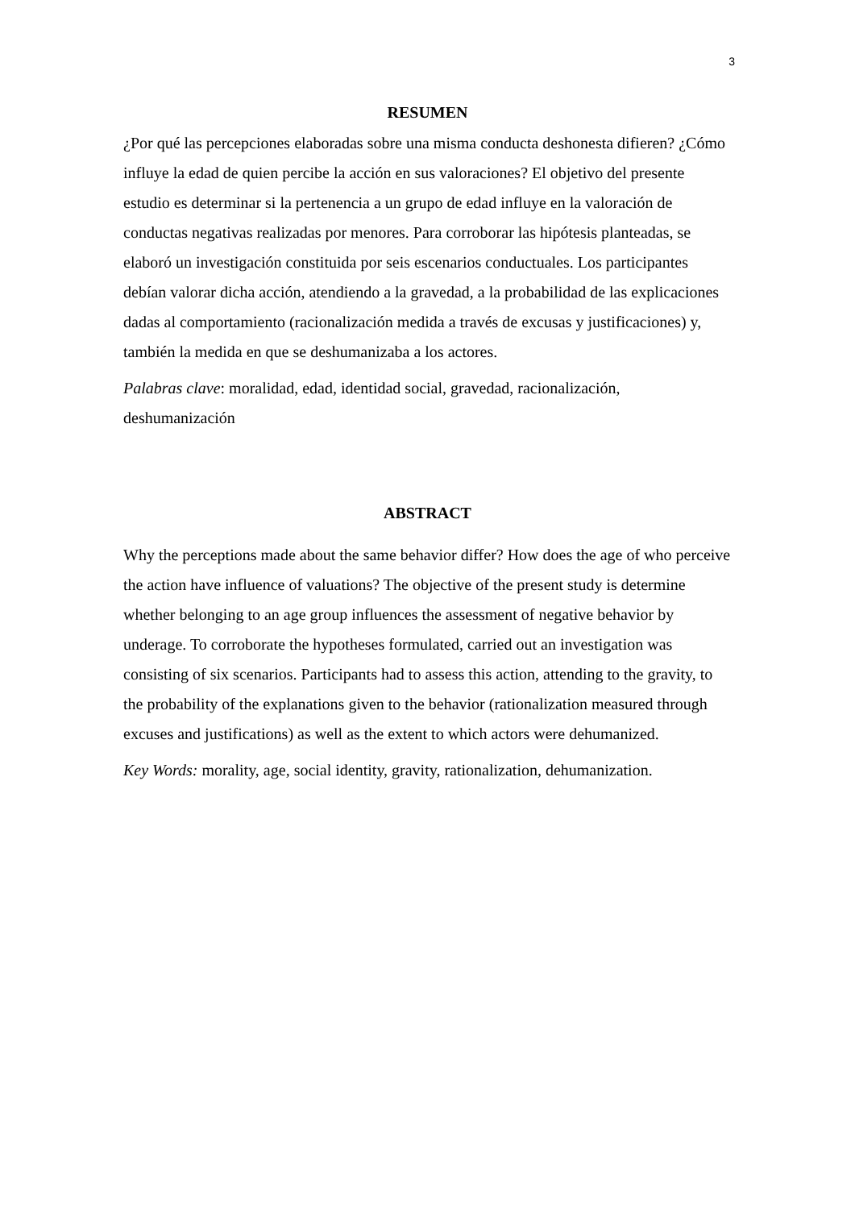3
RESUMEN
¿Por qué las percepciones elaboradas sobre una misma conducta deshonesta difieren? ¿Cómo influye la edad de quien percibe la acción en sus valoraciones? El objetivo del presente estudio es determinar si la pertenencia a un grupo de edad influye en la valoración de conductas negativas realizadas por menores. Para corroborar las hipótesis planteadas, se elaboró un investigación constituida por seis escenarios conductuales. Los participantes debían valorar dicha acción, atendiendo a la gravedad, a la probabilidad de las explicaciones dadas al comportamiento (racionalización medida a través de excusas y justificaciones) y, también la medida en que se deshumanizaba a los actores.
Palabras clave: moralidad, edad, identidad social, gravedad, racionalización, deshumanización
ABSTRACT
Why the perceptions made about the same behavior differ? How does the age of who perceive the action have influence of valuations? The objective of the present study is determine whether belonging to an age group influences the assessment of negative behavior by underage. To corroborate the hypotheses formulated, carried out an investigation was consisting of six scenarios. Participants had to assess this action, attending to the gravity, to the probability of the explanations given to the behavior (rationalization measured through excuses and justifications) as well as the extent to which actors were dehumanized.
Key Words: morality, age, social identity, gravity, rationalization, dehumanization.